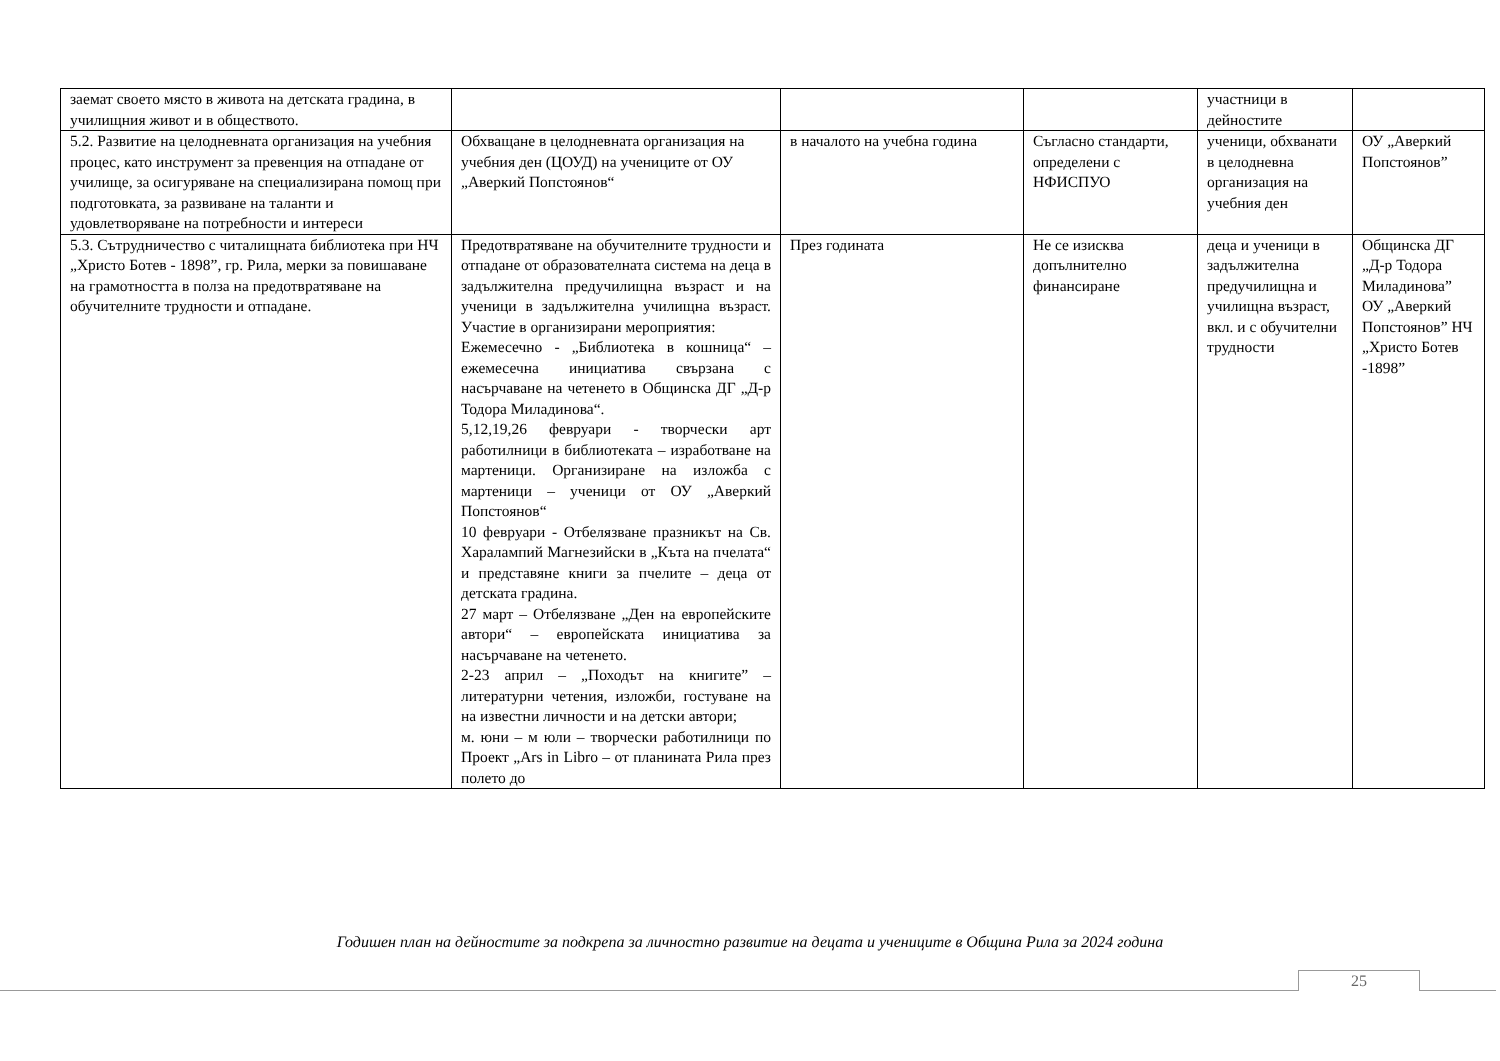| заемат своето място в живота на детската градина, в училищния живот и в обществото. | | | | участници в дейностите | |
| 5.2. Развитие на целодневната организация на учебния процес, като инструмент за превенция на отпадане от училище, за осигуряване на специализирана помощ при подготовката, за развиване на таланти и удовлетворяване на потребности и интереси | Обхващане в целодневната организация на учебния ден (ЦОУД) на учениците от ОУ „Аверкий Попстоянов“ | в началото на учебна година | Съгласно стандарти, определени с НФИСПУО | ученици, обхванати в целодневна организация на учебния ден | ОУ „Аверкий Попстоянов” |
| 5.3. Сътрудничество с читалищната библиотека при НЧ „Христо Ботев - 1898”, гр. Рила, мерки за повишаване на грамотността в полза на предотвратяване на обучителните трудности и отпадане. | Предотвратяване на обучителните трудности и отпадане от образователната система на деца в задължителна предучилищна възраст и на ученици в задължителна училищна възраст. Участие в организирани мероприятия: Ежемесечно - „Библиотека в кошница“ – ежемесечна инициатива свързана с насърчаване на четенето в Общинска ДГ „Д-р Тодора Миладинова“. 5,12,19,26 февруари - творчески арт работилници в библиотеката – изработване на мартеници. Организиране на изложба с мартеници – ученици от ОУ „Аверкий Попстоянов“ 10 февруари - Отбелязване празникът на Св. Харалампий Магнезийски в „Кътa на пчелата“ и представяне книги за пчелите – деца от детската градина. 27 март – Отбелязване „Ден на европейските автори“ – европейската инициатива за насърчаване на четенето. 2-23 април – „Походът на книгите” – литературни четения, изложби, гостуване на на известни личности и на детски автори; м. юни – м юли – творчески работилници по Проект „Ars in Libro – от планината Рила през полето до | През годината | Не се изисква допълнително финансиране | деца и ученици в задължителна предучилищна и училищна възраст, вкл. и с обучителни трудности | Общинска ДГ „Д-р Тодора Миладинова” ОУ „Аверкий Попстоянов” НЧ „Христо Ботев -1898” |
Годишен план на дейностите за подкрепа за личностно развитие на децата и учениците в Община Рила за 2024 година
25